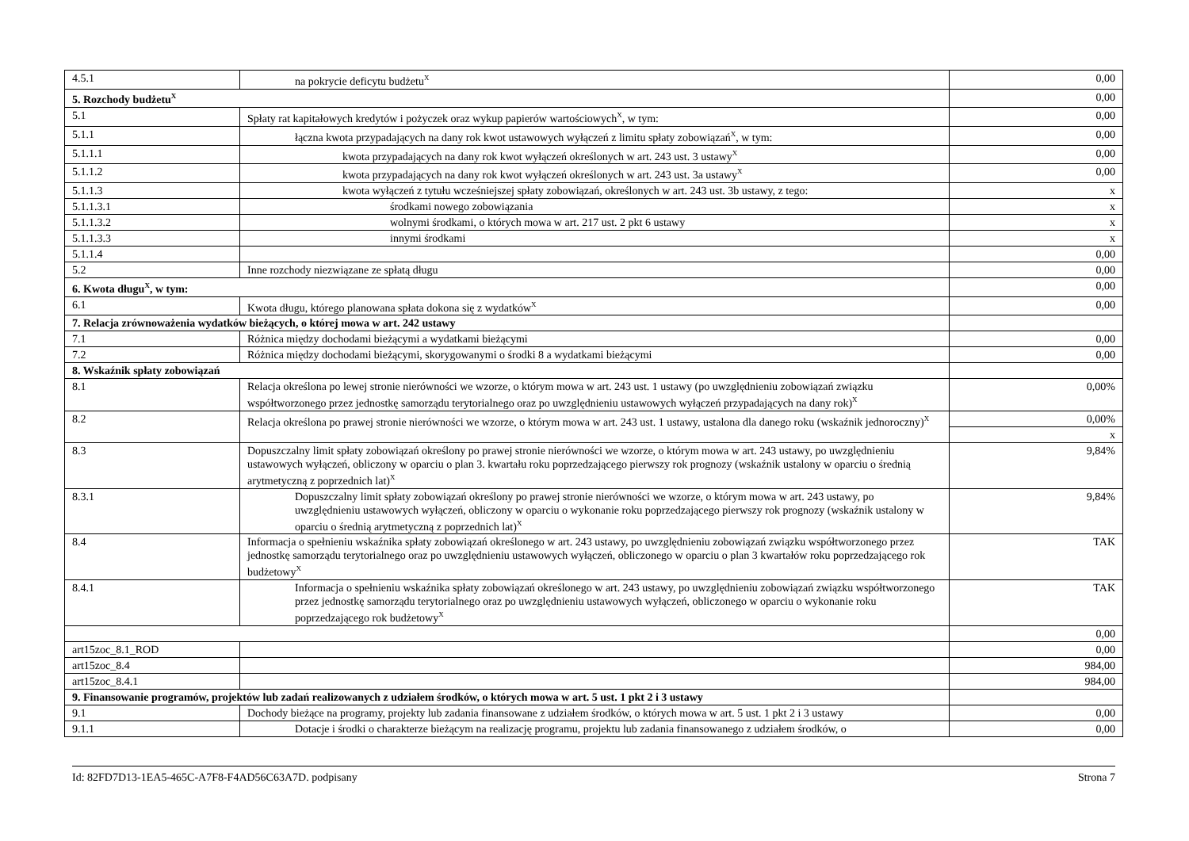| 4.5.1 | na pokrycie deficytu budżetu<sup>X</sup> | 0,00 |
| 5. Rozchody budżetu<sup>X</sup> | | 0,00 |
| 5.1 | Spłaty rat kapitałowych kredytów i pożyczek oraz wykup papierów wartościowych<sup>X</sup>, w tym: | 0,00 |
| 5.1.1 | łączna kwota przypadających na dany rok kwot ustawowych wyłączeń z limitu spłaty zobowiązań<sup>X</sup>, w tym: | 0,00 |
| 5.1.1.1 | kwota przypadających na dany rok kwot wyłączeń określonych w art. 243 ust. 3 ustawy<sup>X</sup> | 0,00 |
| 5.1.1.2 | kwota przypadających na dany rok kwot wyłączeń określonych w art. 243 ust. 3a ustawy<sup>X</sup> | 0,00 |
| 5.1.1.3 | kwota wyłączeń z tytułu wcześniejszej spłaty zobowiązań, określonych w art. 243 ust. 3b ustawy, z tego: | x |
| 5.1.1.3.1 | środkami nowego zobowiązania | x |
| 5.1.1.3.2 | wolnymi środkami, o których mowa w art. 217 ust. 2 pkt 6 ustawy | x |
| 5.1.1.3.3 | innymi środkami | x |
| 5.1.1.4 | | 0,00 |
| 5.2 | Inne rozchody niezwiązane ze spłatą długu | 0,00 |
| 6. Kwota długu<sup>X</sup>, w tym: | | 0,00 |
| 6.1 | Kwota długu, którego planowana spłata dokona się z wydatków<sup>X</sup> | 0,00 |
| 7. Relacja zrównoważenia wydatków bieżących, o której mowa w art. 242 ustawy | | |
| 7.1 | Różnica między dochodami bieżącymi a wydatkami bieżącymi | 0,00 |
| 7.2 | Różnica między dochodami bieżącymi, skorygowanymi o środki 8 a wydatkami bieżącymi | 0,00 |
| 8. Wskaźnik spłaty zobowiązań | | |
| 8.1 | Relacja określona po lewej stronie nierówności we wzorze, o którym mowa w art. 243 ust. 1 ustawy (po uwzględnieniu zobowiązań związku współtworzonego przez jednostkę samorządu terytorialnego oraz po uwzględnieniu ustawowych wyłączeń przypadających na dany rok)<sup>X</sup> | 0,00% |
| 8.2 | Relacja określona po prawej stronie nierówności we wzorze, o którym mowa w art. 243 ust. 1 ustawy, ustalona dla danego roku (wskaźnik jednoroczny)<sup>X</sup> | 0,00% |
| | | x |
| 8.3 | Dopuszczalny limit spłaty zobowiązań określony po prawej stronie nierówności we wzorze, o którym mowa w art. 243 ustawy, po uwzględnieniu ustawowych wyłączeń, obliczony w oparciu o plan 3. kwartału roku poprzedzającego pierwszy rok prognozy (wskaźnik ustalony w oparciu o średnią arytmetyczną z poprzednich lat)<sup>X</sup> | 9,84% |
| 8.3.1 | Dopuszczalny limit spłaty zobowiązań określony po prawej stronie nierówności we wzorze, o którym mowa w art. 243 ustawy, po uwzględnieniu ustawowych wyłączeń, obliczony w oparciu o wykonanie roku poprzedzającego pierwszy rok prognozy (wskaźnik ustalony w oparciu o średnią arytmetyczną z poprzednich lat)<sup>X</sup> | 9,84% |
| 8.4 | Informacja o spełnieniu wskaźnika spłaty zobowiązań określonego w art. 243 ustawy, po uwzględnieniu zobowiązań związku współtworzonego przez jednostkę samorządu terytorialnego oraz po uwzględnieniu ustawowych wyłączeń, obliczonego w oparciu o plan 3 kwartałów roku poprzedzającego rok budżetowy<sup>X</sup> | TAK |
| 8.4.1 | Informacja o spełnieniu wskaźnika spłaty zobowiązań określonego w art. 243 ustawy, po uwzględnieniu zobowiązań związku współtworzonego przez jednostkę samorządu terytorialnego oraz po uwzględnieniu ustawowych wyłączeń, obliczonego w oparciu o wykonanie roku poprzedzającego rok budżetowy<sup>X</sup> | TAK |
| | | 0,00 |
| art15zoc_8.1_ROD | | 0,00 |
| art15zoc_8.4 | | 984,00 |
| art15zoc_8.4.1 | | 984,00 |
| 9. Finansowanie programów, projektów lub zadań realizowanych z udziałem środków, o których mowa w art. 5 ust. 1 pkt 2 i 3 ustawy | | |
| 9.1 | Dochody bieżące na programy, projekty lub zadania finansowane z udziałem środków, o których mowa w art. 5 ust. 1 pkt 2 i 3 ustawy | 0,00 |
| 9.1.1 | Dotacje i środki o charakterze bieżącym na realizację programu, projektu lub zadania finansowanego z udziałem środków, o | 0,00 |
Id: 82FD7D13-1EA5-465C-A7F8-F4AD56C63A7D. podpisany Strona 7